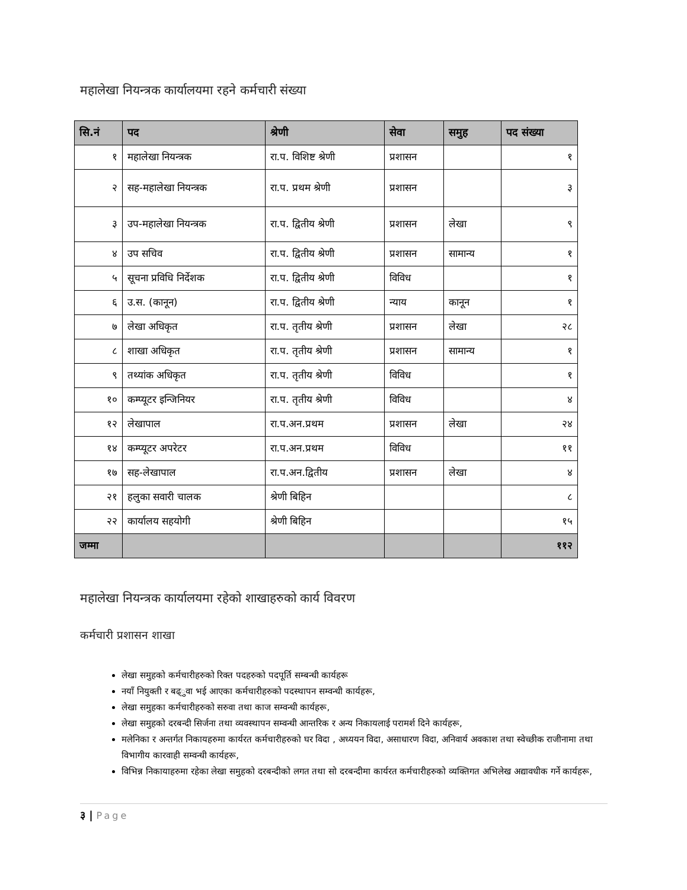महालेखा नियन्त्रक कार्यालयमा रहने कर्मचारी संख्या
| सि.नं | पद | श्रेणी | सेवा | समुह | पद संख्या |
| --- | --- | --- | --- | --- | --- |
| १ | महालेखा नियन्त्रक | रा.प. विशिष्ट श्रेणी | प्रशासन | | १ |
| २ | सह-महालेखा नियन्त्रक | रा.प. प्रथम श्रेणी | प्रशासन | | ३ |
| ३ | उप-महालेखा नियन्त्रक | रा.प. द्वितीय श्रेणी | प्रशासन | लेखा | ९ |
| ४ | उप सचिव | रा.प. द्वितीय श्रेणी | प्रशासन | सामान्य | १ |
| ५ | सूचना प्रविधि निर्देशक | रा.प. द्वितीय श्रेणी | विविध | | १ |
| ६ | उ.स. (कानून) | रा.प. द्वितीय श्रेणी | न्याय | कानून | १ |
| ७ | लेखा अधिकृत | रा.प. तृतीय श्रेणी | प्रशासन | लेखा | २८ |
| ८ | शाखा अधिकृत | रा.प. तृतीय श्रेणी | प्रशासन | सामान्य | १ |
| ९ | तथ्यांक अधिकृत | रा.प. तृतीय श्रेणी | विविध | | १ |
| १० | कम्प्यूटर इन्जिनियर | रा.प. तृतीय श्रेणी | विविध | | ४ |
| १२ | लेखापाल | रा.प.अन.प्रथम | प्रशासन | लेखा | २४ |
| १४ | कम्प्यूटर अपरेटर | रा.प.अन.प्रथम | विविध | | ११ |
| १७ | सह-लेखापाल | रा.प.अन.द्वितीय | प्रशासन | लेखा | ४ |
| २१ | हलुका सवारी चालक | श्रेणी बिहिन | | | ८ |
| २२ | कार्यालय सहयोगी | श्रेणी बिहिन | | | १५ |
| जम्मा | | | | | ११२ |
महालेखा नियन्त्रक कार्यालयमा रहेको शाखाहरुको कार्य विवरण
कर्मचारी प्रशासन शाखा
लेखा समुहको कर्मचारीहरुको रिक्त पदहरुको पदपूर्ति सम्बन्धी कार्यहरू
नयाँ नियुक्ती र बढ्ुवा भई आएका कर्मचारीहरुको पदस्थापन सम्वन्धी कार्यहरू,
लेखा समुहका कर्मचारीहरुको सरुवा तथा काज सम्वन्धी कार्यहरू,
लेखा समुहको दरबन्दी सिर्जना तथा व्यवस्थापन सम्वन्धी आन्तरिक र अन्य निकायलाई परामर्श दिने कार्यहरू,
मलेनिका र अन्तर्गत निकायहरुमा कार्यरत कर्मचारीहरुको घर विदा , अध्ययन विदा, असाधारण विदा, अनिवार्य अवकाश तथा स्वेच्छीक राजीनामा तथा विभागीय कारवाही सम्वन्धी कार्यहरू,
विभिन्न निकायाहरुमा रहेका लेखा समुहको दरबन्दीको लगत तथा सो दरबन्दीमा कार्यरत कर्मचारीहरुको व्यक्तिगत अभिलेख अद्यावधीक गर्ने कार्यहरू,
३ | Page